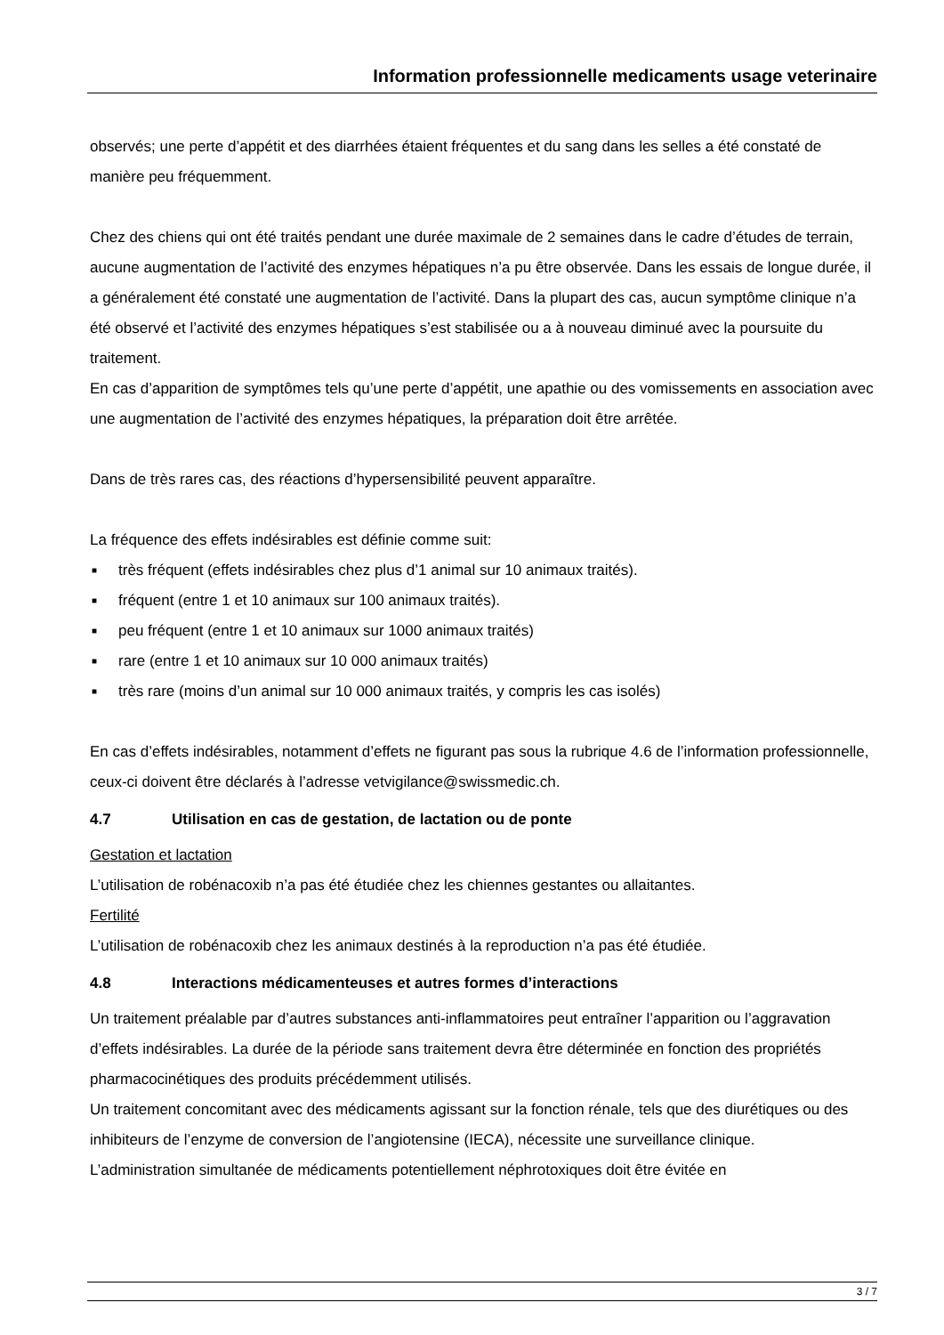Information professionnelle medicaments usage veterinaire
observés; une perte d’appétit et des diarrhées étaient fréquentes et du sang dans les selles a été constaté de manière peu fréquemment.
Chez des chiens qui ont été traités pendant une durée maximale de 2 semaines dans le cadre d’études de terrain, aucune augmentation de l’activité des enzymes hépatiques n’a pu être observée. Dans les essais de longue durée, il a généralement été constaté une augmentation de l’activité. Dans la plupart des cas, aucun symptôme clinique n’a été observé et l’activité des enzymes hépatiques s’est stabilisée ou a à nouveau diminué avec la poursuite du traitement.
En cas d’apparition de symptômes tels qu’une perte d’appétit, une apathie ou des vomissements en association avec une augmentation de l’activité des enzymes hépatiques, la préparation doit être arrêtée.
Dans de très rares cas, des réactions d’hypersensibilité peuvent apparaître.
La fréquence des effets indésirables est définie comme suit:
■ très fréquent (effets indésirables chez plus d’1 animal sur 10 animaux traités).
■ fréquent (entre 1 et 10 animaux sur 100 animaux traités).
■ peu fréquent (entre 1 et 10 animaux sur 1000 animaux traités)
■ rare (entre 1 et 10 animaux sur 10 000 animaux traités)
■ très rare (moins d’un animal sur 10 000 animaux traités, y compris les cas isolés)
En cas d’effets indésirables, notamment d’effets ne figurant pas sous la rubrique 4.6 de l’information professionnelle, ceux-ci doivent être déclarés à l’adresse vetvigilance@swissmedic.ch.
4.7 Utilisation en cas de gestation, de lactation ou de ponte
Gestation et lactation
L’utilisation de robénacoxib n’a pas été étudiée chez les chiennes gestantes ou allaitantes.
Fertilité
L’utilisation de robénacoxib chez les animaux destinés à la reproduction n’a pas été étudiée.
4.8 Interactions médicamenteuses et autres formes d’interactions
Un traitement préalable par d’autres substances anti-inflammatoires peut entraîner l’apparition ou l’aggravation d’effets indésirables. La durée de la période sans traitement devra être déterminée en fonction des propriétés pharmacocinétiques des produits précédemment utilisés.
Un traitement concomitant avec des médicaments agissant sur la fonction rénale, tels que des diurétiques ou des inhibiteurs de l’enzyme de conversion de l’angiotensine (IECA), nécessite une surveillance clinique.
L’administration simultanée de médicaments potentiellement néphrotoxiques doit être évitée en
3 / 7